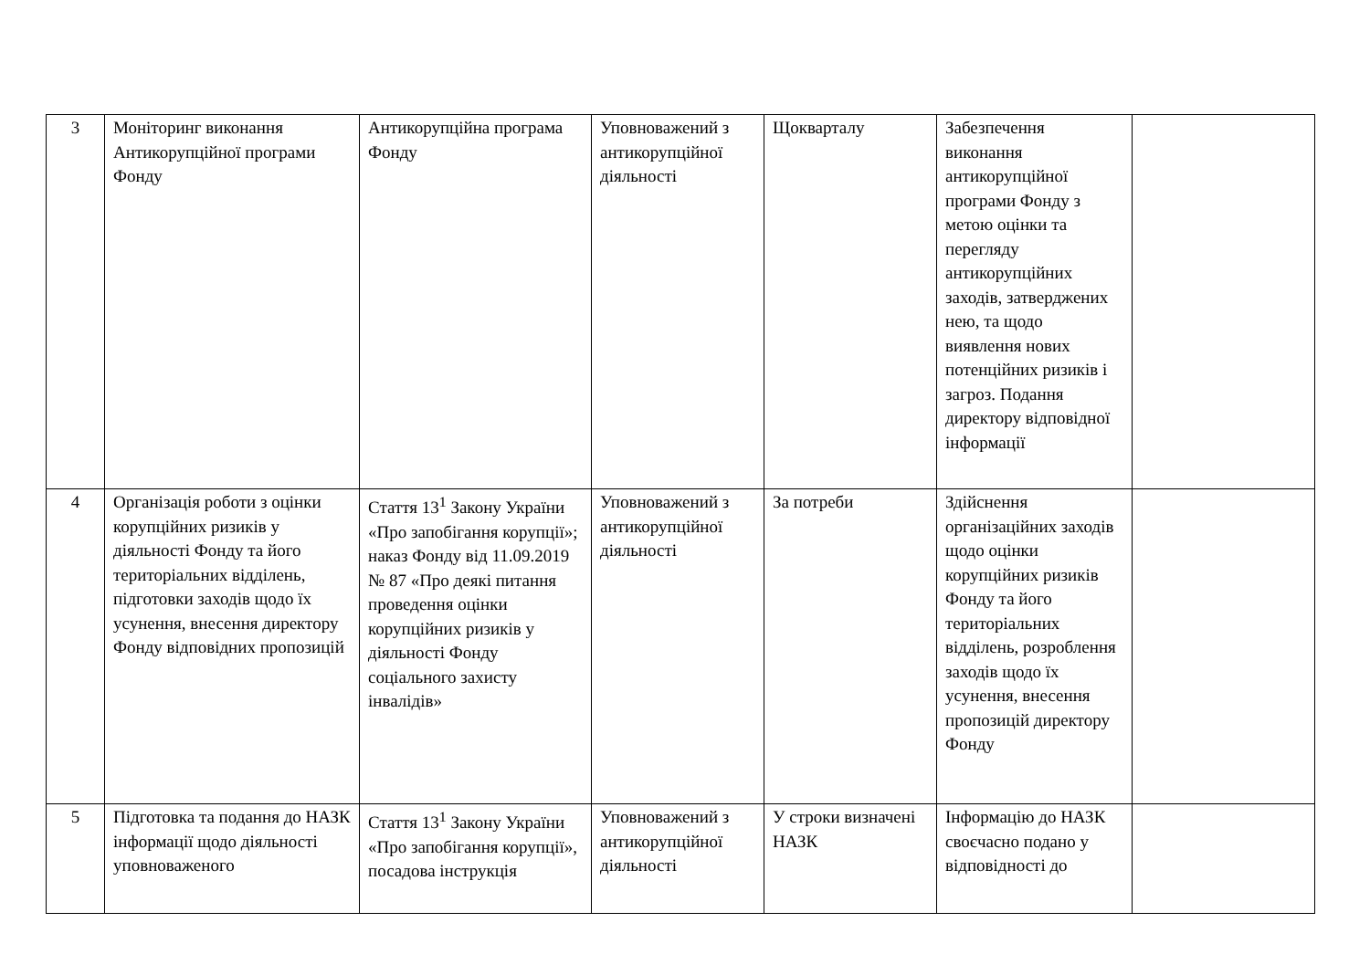| 3 | Моніторинг виконання Антикорупційної програми Фонду | Антикорупційна програма Фонду | Уповноважений з антикорупційної діяльності | Щокварталу | Забезпечення виконання антикорупційної програми Фонду з метою оцінки та перегляду антикорупційних заходів, затверджених нею, та щодо виявлення нових потенційних ризиків і загроз. Подання директору відповідної інформації | |
| 4 | Організація роботи з оцінки корупційних ризиків у діяльності Фонду та його територіальних відділень, підготовки заходів щодо їх усунення, внесення директору Фонду відповідних пропозицій | Стаття 13<sup>1</sup> Закону України «Про запобігання корупції»; наказ Фонду від 11.09.2019 № 87 «Про деякі питання проведення оцінки корупційних ризиків у діяльності Фонду соціального захисту інвалідів» | Уповноважений з антикорупційної діяльності | За потреби | Здійснення організаційних заходів щодо оцінки корупційних ризиків Фонду та його територіальних відділень, розроблення заходів щодо їх усунення, внесення пропозицій директору Фонду | |
| 5 | Підготовка та подання до НАЗК інформації щодо діяльності уповноваженого | Стаття 13<sup>1</sup> Закону України «Про запобігання корупції», посадова інструкція | Уповноважений з антикорупційної діяльності | У строки визначені НАЗК | Інформацію до НАЗК своєчасно подано у відповідності до | |